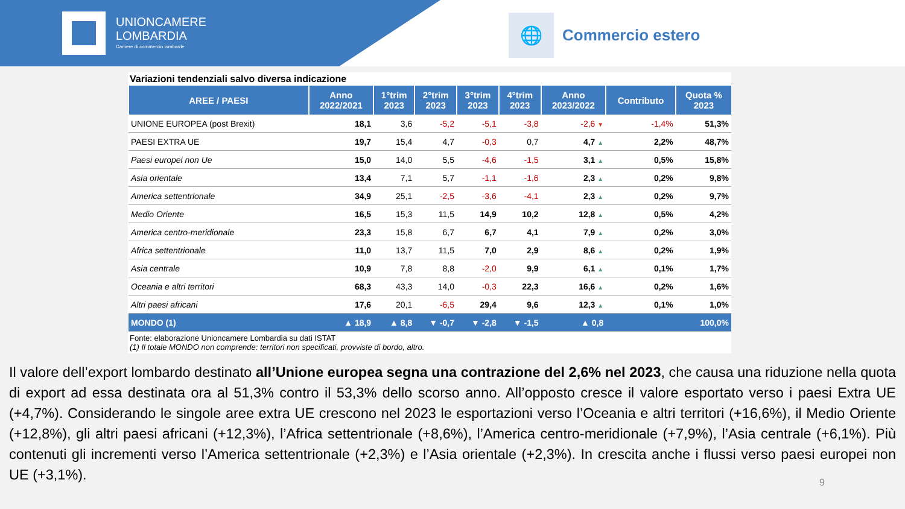UNIONCAMERE
LOMBARDIA
Camere di commercio lombarde
🌐
Commercio estero
Variazioni tendenziali salvo diversa indicazione
| AREE / PAESI | Anno 2022/2021 | 1°trim 2023 | 2°trim 2023 | 3°trim 2023 | 4°trim 2023 | Anno 2023/2022 | Contributo | Quota % 2023 |
| --- | --- | --- | --- | --- | --- | --- | --- | --- |
| UNIONE EUROPEA (post Brexit) | 18,1 | 3,6 | -5,2 | -5,1 | -3,8 | -2,6 ▼ | -1,4% | 51,3% |
| PAESI EXTRA UE | 19,7 | 15,4 | 4,7 | -0,3 | 0,7 | 4,7 ▲ | 2,2% | 48,7% |
| Paesi europei non Ue | 15,0 | 14,0 | 5,5 | -4,6 | -1,5 | 3,1 ▲ | 0,5% | 15,8% |
| Asia orientale | 13,4 | 7,1 | 5,7 | -1,1 | -1,6 | 2,3 ▲ | 0,2% | 9,8% |
| America settentrionale | 34,9 | 25,1 | -2,5 | -3,6 | -4,1 | 2,3 ▲ | 0,2% | 9,7% |
| Medio Oriente | 16,5 | 15,3 | 11,5 | 14,9 | 10,2 | 12,8 ▲ | 0,5% | 4,2% |
| America centro-meridionale | 23,3 | 15,8 | 6,7 | 6,7 | 4,1 | 7,9 ▲ | 0,2% | 3,0% |
| Africa settentrionale | 11,0 | 13,7 | 11,5 | 7,0 | 2,9 | 8,6 ▲ | 0,2% | 1,9% |
| Asia centrale | 10,9 | 7,8 | 8,8 | -2,0 | 9,9 | 6,1 ▲ | 0,1% | 1,7% |
| Oceania e altri territori | 68,3 | 43,3 | 14,0 | -0,3 | 22,3 | 16,6 ▲ | 0,2% | 1,6% |
| Altri paesi africani | 17,6 | 20,1 | -6,5 | 29,4 | 9,6 | 12,3 ▲ | 0,1% | 1,0% |
| MONDO (1) | ▲ 18,9 | ▲ 8,8 | ▼ -0,7 | ▼ -2,8 | ▼ -1,5 | ▲ 0,8 | | 100,0% |
Fonte: elaborazione Unioncamere Lombardia su dati ISTAT
(1) Il totale MONDO non comprende: territori non specificati, provviste di bordo, altro.
Il valore dell’export lombardo destinato all’Unione europea segna una contrazione del 2,6% nel 2023, che causa una riduzione nella quota di export ad essa destinata ora al 51,3% contro il 53,3% dello scorso anno. All’opposto cresce il valore esportato verso i paesi Extra UE (+4,7%). Considerando le singole aree extra UE crescono nel 2023 le esportazioni verso l’Oceania e altri territori (+16,6%), il Medio Oriente (+12,8%), gli altri paesi africani (+12,3%), l’Africa settentrionale (+8,6%), l’America centro-meridionale (+7,9%), l’Asia centrale (+6,1%). Più contenuti gli incrementi verso l’America settentrionale (+2,3%) e l’Asia orientale (+2,3%). In crescita anche i flussi verso paesi europei non UE (+3,1%).
9